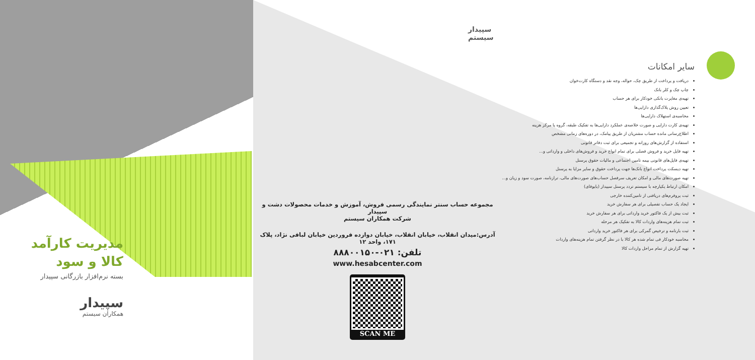مدیریت کارآمد
کالا و سود
بسته نرم‌افزار بازرگانی سپیدار
سپیدار
همکاران سیستم
مجموعه حساب سنتر نمایندگی رسمی فروش، آموزش و خدمات محصولات دشت و سپیدار
شرکت همکاران سیستم
آدرس:میدان انقلاب، خیابان انقلاب، خیابان دوازده فروردین خیابان لبافی نژاد، پلاک ۱۷۱، واحد ۱۲
تلفن: ۰۲۱-۸۸۸۰۰۱۵۰
www.hesabcenter.com
SCAN ME
سپیدار
سیستم
سایر امکانات
دریافت و پرداخت از طریق چک، حواله، وجه نقد و دستگاه کارت‌خوان
چاپ چک و کلر بانک
تهیه‌ی مغایرت بانکی خودکار برای هر حساب
تعیین روش پلاک‌گذاری دارایی‌ها
محاسبه‌ی استهلاک دارایی‌ها
تهیه‌ی کارت دارایی و صورت خلاصه‌ی عملکرد دارایی‌ها به تفکیک طبقه، گروه یا مرکز هزینه
اطلاع‌رسانی مانده حساب مشتریان از طریق پیامک، در دوره‌های زمانی مشخص
استفاده از گزارش‌های روزانه و تجمیعی برای ثبت دفاتر قانونی
تهیه فایل خرید و فروش فصلی برای تمام انواع خرید و فروش‌های داخلی و وارداتی و...
تهیه‌ی فایل‌های قانونی بیمه تامین اجتماعی و مالیات حقوق پرسنل
تهیه دیسکت پرداخت انواع بانک‌ها جهت پرداخت حقوق و سایر مزایا به پرسنل
تهیه صورت‌های مالی و امکان تعریف سرفصل حساب‌های صورت‌های مالی، ترازنامه، صورت سود و زیان و...
امکان ارتباط یکپارچه با سیستم تردد پرسنل سپیدار (پایوفای)
ثبت پروفرم‌های دریافتی از تامین‌کننده خارجی
ایجاد یک حساب تفصیلی برای هر سفارش خرید
ثبت بیش از یک فاکتور خرید وارداتی برای هر سفارش خرید
ثبت تمام هزینه‌های واردات کالا به تفکیک هر مرحله
ثبت بارنامه و ترخیص گمرکی برای هر فاکتور خرید وارداتی
محاسبه خودکار فی تمام شده هر کالا با در نظر گرفتن تمام هزینه‌های واردات
تهیه گزارش از تمام مراحل واردات کالا